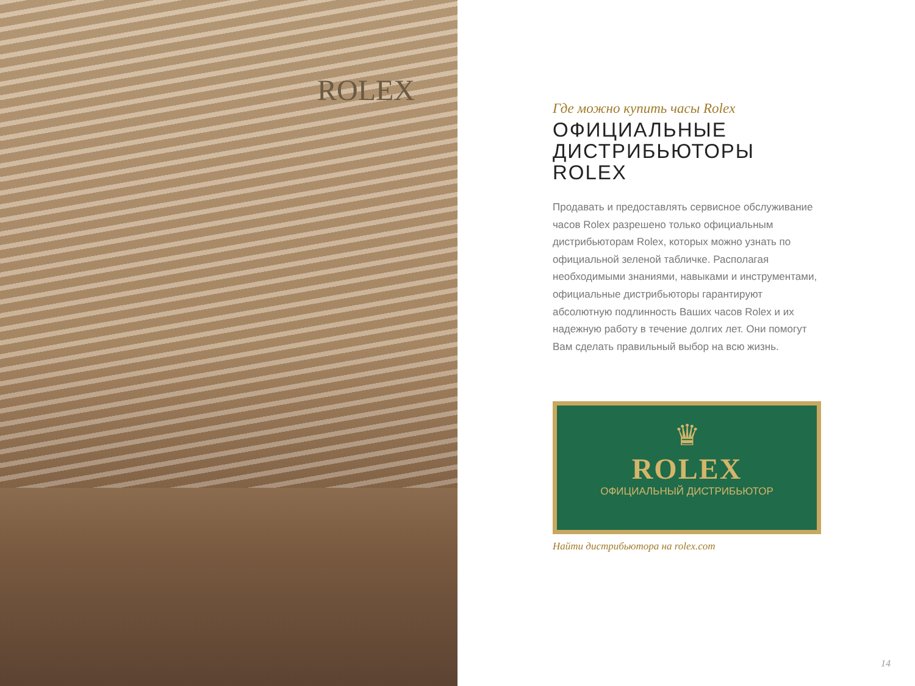ROLEX
Где можно купить часы Rolex
ОФИЦИАЛЬНЫЕ ДИСТРИБЬЮТОРЫ ROLEX
Продавать и предоставлять сервисное обслуживание часов Rolex разрешено только официальным дистрибьюторам Rolex, которых можно узнать по официальной зеленой табличке. Располагая необходимыми знаниями, навыками и инструментами, официальные дистрибьюторы гарантируют абсолютную подлинность Ваших часов Rolex и их надежную работу в течение долгих лет. Они помогут Вам сделать правильный выбор на всю жизнь.
♛
ROLEX
ОФИЦИАЛЬНЫЙ ДИСТРИБЬЮТОР
Найти дистрибьютора на rolex.com
14